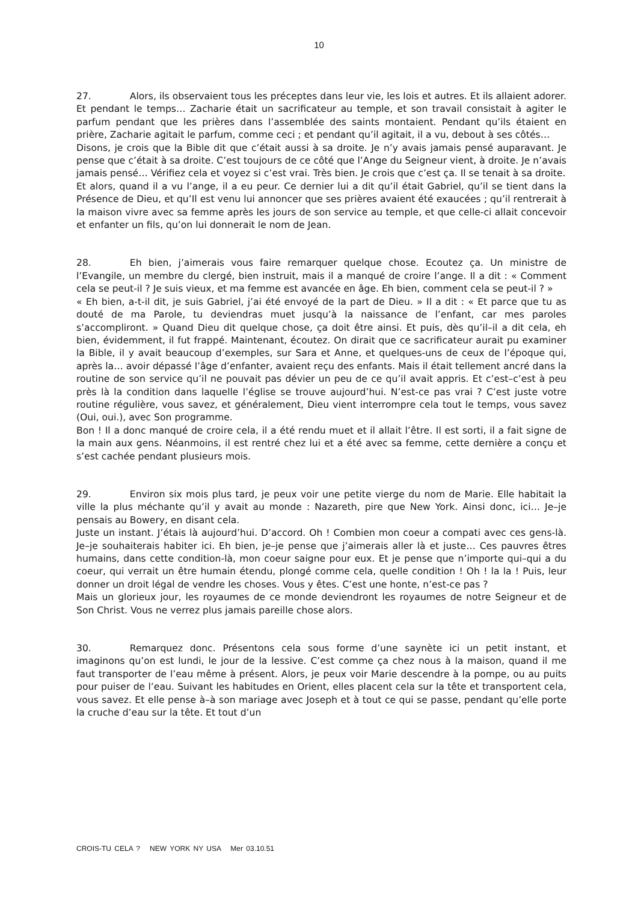10
27. Alors, ils observaient tous les préceptes dans leur vie, les lois et autres. Et ils allaient adorer. Et pendant le temps… Zacharie était un sacrificateur au temple, et son travail consistait à agiter le parfum pendant que les prières dans l’assemblée des saints montaient. Pendant qu’ils étaient en prière, Zacharie agitait le parfum, comme ceci ; et pendant qu’il agitait, il a vu, debout à ses côtés…
Disons, je crois que la Bible dit que c’était aussi à sa droite. Je n’y avais jamais pensé auparavant. Je pense que c’était à sa droite. C’est toujours de ce côté que l’Ange du Seigneur vient, à droite. Je n’avais jamais pensé… Vérifiez cela et voyez si c’est vrai. Très bien. Je crois que c’est ça. Il se tenait à sa droite.
Et alors, quand il a vu l’ange, il a eu peur. Ce dernier lui a dit qu’il était Gabriel, qu’il se tient dans la Présence de Dieu, et qu’Il est venu lui annoncer que ses prières avaient été exaucées ; qu’il rentrerait à la maison vivre avec sa femme après les jours de son service au temple, et que celle-ci allait concevoir et enfanter un fils, qu’on lui donnerait le nom de Jean.
28. Eh bien, j’aimerais vous faire remarquer quelque chose. Ecoutez ça. Un ministre de l’Evangile, un membre du clergé, bien instruit, mais il a manqué de croire l’ange. Il a dit : « Comment cela se peut-il ? Je suis vieux, et ma femme est avancée en âge. Eh bien, comment cela se peut-il ? »
« Eh bien, a-t-il dit, je suis Gabriel, j’ai été envoyé de la part de Dieu. » Il a dit : « Et parce que tu as douté de ma Parole, tu deviendras muet jusqu’à la naissance de l’enfant, car mes paroles s’accompliront. » Quand Dieu dit quelque chose, ça doit être ainsi. Et puis, dès qu’il–il a dit cela, eh bien, évidemment, il fut frappé. Maintenant, écoutez. On dirait que ce sacrificateur aurait pu examiner la Bible, il y avait beaucoup d’exemples, sur Sara et Anne, et quelques-uns de ceux de l’époque qui, après la… avoir dépassé l’âge d’enfanter, avaient reçu des enfants. Mais il était tellement ancré dans la routine de son service qu’il ne pouvait pas dévier un peu de ce qu’il avait appris. Et c’est–c’est à peu près là la condition dans laquelle l’église se trouve aujourd’hui. N’est-ce pas vrai ? C’est juste votre routine régulière, vous savez, et généralement, Dieu vient interrompre cela tout le temps, vous savez (Oui, oui.), avec Son programme.
Bon ! Il a donc manqué de croire cela, il a été rendu muet et il allait l’être. Il est sorti, il a fait signe de la main aux gens. Néanmoins, il est rentré chez lui et a été avec sa femme, cette dernière a conçu et s’est cachée pendant plusieurs mois.
29. Environ six mois plus tard, je peux voir une petite vierge du nom de Marie. Elle habitait la ville la plus méchante qu’il y avait au monde : Nazareth, pire que New York. Ainsi donc, ici… Je–je pensais au Bowery, en disant cela.
Juste un instant. J’étais là aujourd’hui. D’accord. Oh ! Combien mon coeur a compati avec ces gens-là. Je–je souhaiterais habiter ici. Eh bien, je–je pense que j’aimerais aller là et juste… Ces pauvres êtres humains, dans cette condition-là, mon coeur saigne pour eux. Et je pense que n’importe qui–qui a du coeur, qui verrait un être humain étendu, plongé comme cela, quelle condition ! Oh ! la la ! Puis, leur donner un droit légal de vendre les choses. Vous y êtes. C’est une honte, n’est-ce pas ?
Mais un glorieux jour, les royaumes de ce monde deviendront les royaumes de notre Seigneur et de Son Christ. Vous ne verrez plus jamais pareille chose alors.
30. Remarquez donc. Présentons cela sous forme d’une saynète ici un petit instant, et imaginons qu’on est lundi, le jour de la lessive. C’est comme ça chez nous à la maison, quand il me faut transporter de l’eau même à présent. Alors, je peux voir Marie descendre à la pompe, ou au puits pour puiser de l’eau. Suivant les habitudes en Orient, elles placent cela sur la tête et transportent cela, vous savez. Et elle pense à–à son mariage avec Joseph et à tout ce qui se passe, pendant qu’elle porte la cruche d’eau sur la tête. Et tout d’un
CROIS-TU CELA ? NEW YORK NY USA Mer 03.10.51